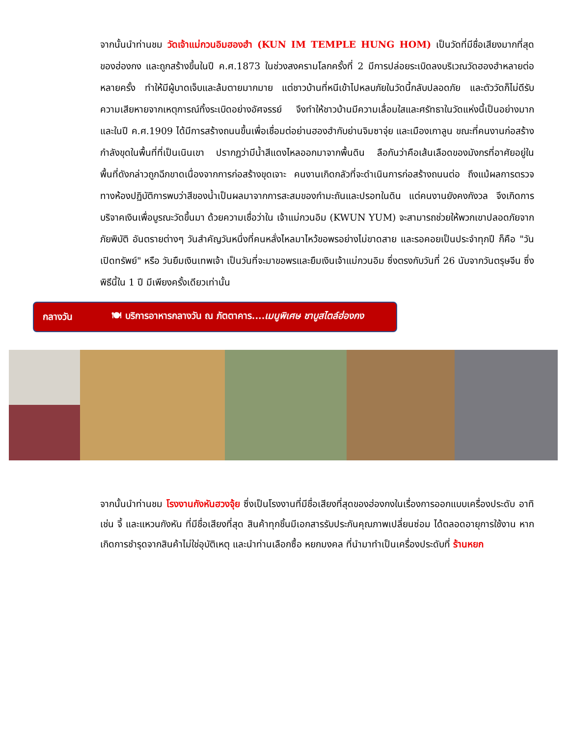จากนั้นนำท่านชม วัดเจ้าแม่กวนอิมฮองฮำ (KUN IM TEMPLE HUNG HOM) เป็นวัดที่มีชื่อเสียงมากที่สุดของฮ่องกง และถูกสร้างขึ้นในปี ค.ศ.1873 ในช่วงสงครามโลกครั้งที่ 2 มีการปล่อยระเบิดลงบริเวณวัดฮองฮำหลายต่อหลายครั้ง ทำให้มีผู้บาดเจ็บและล้มตายมากมาย แต่ชาวบ้านที่หนีเข้าไปหลบภัยในวัดนี้กลับปลอดภัย และตัววัดก็ไม่ดีรับความเสียหายจากเหตุการณ์ทิ้งระเบิดอย่างอัศจรรย์ จึงทำให้ชาวบ้านมีความเลื่อมใสและศรัทธาในวัดแห่งนี้เป็นอย่างมาก และในปี ค.ศ.1909 ได้มีการสร้างถนนขึ้นเพื่อเชื่อมต่อย่านฮองฮำกับย่านจิมซาจุ่ย และเมืองเกาลูน ขณะที่คนงานก่อสร้างกำลังขุดในพื้นที่ที่เป็นเนินเขา ปรากฏว่ามีน้ำสีแดงไหลออกมาจากพื้นดิน ลือกันว่าคือเส้นเลือดของมังกรที่อาศัยอยู่ในพื้นที่ดังกล่าวถูกฉีกขาดเนื่องจากการก่อสร้างขุดเจาะ คนงานเกิดกลัวที่จะดำเนินการก่อสร้างถนนต่อ ถึงแม้ผลการตรวจทางห้องปฏิบัติการพบว่าสีของน้ำเป็นผลมาจากการสะสมของกำมะถันและปรอทในดิน แต่คนงานยังคงกังวล จึงเกิดการบริจาคเงินเพื่อบูรณะวัดขึ้นมา ด้วยความเชื่อว่าใน เจ้าแม่กวนอิม (KWUN YUM) จะสามารถช่วยให้พวกเขาปลอดภัยจากภัยพิบัติ อันตรายต่างๆ วันสำคัญวันหนึ่งที่คนหลั่งไหลมาไหว้ขอพรอย่างไม่ขาดสาย และรอคอยเป็นประจำทุกปี ก็คือ "วันเปิดทรัพย์" หรือ วันยืมเงินเทพเจ้า เป็นวันที่จะมาขอพรและยืมเงินเจ้าแม่กวนอิม ซึ่งตรงกับวันที่ 26 นับจากวันตรุษจีน ซึ่งพิธีนี้ใน 1 ปี มีเพียงครั้งเดียวเท่านั้น
กลางวัน 🍽 บริการอาหารกลางวัน ณ ภัตตาคาร....เมนูพิเศษ ชาบูสไตล์ฮ่องกง
จากนั้นนำท่านชม โรงงานกังหันฮวงจุ้ย ซึ่งเป็นโรงงานที่มีชื่อเสียงที่สุดของฮ่องกงในเรื่องการออกแบบเครื่องประดับ อาทิเช่น จี้ และแหวนกังหัน ที่มีชื่อเสียงที่สุด สินค้าทุกชิ้นมีเอกสารรับประกันคุณภาพเปลี่ยนซ่อม ได้ตลอดอายุการใช้งาน หากเกิดการชำรุดจากสินค้าไม่ใช่อุบัติเหตุ และนำท่านเลือกซื้อ หยกมงคล ที่นำมาทำเป็นเครื่องประดับที่ ร้านหยก